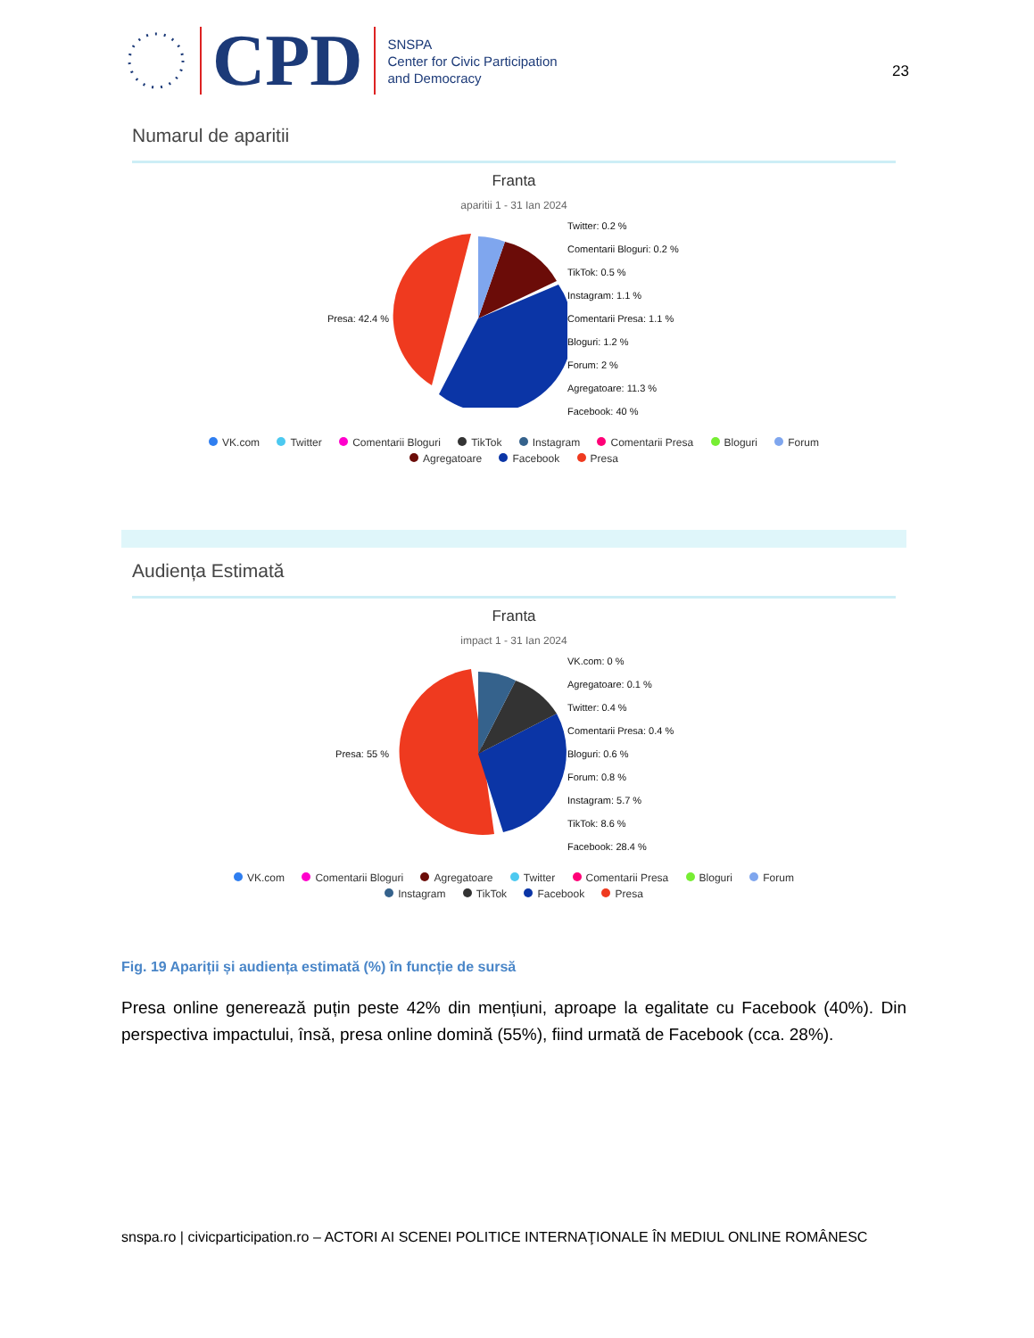CPD
SNSPA
Center for Civic Participation
and Democracy
23
Numarul de aparitii
Franta
aparitii 1 - 31 Ian 2024
Presa: 42.4 %
Twitter: 0.2 %
Comentarii Bloguri: 0.2 %
TikTok: 0.5 %
Instagram: 1.1 %
Comentarii Presa: 1.1 %
Bloguri: 1.2 %
Forum: 2 %
Agregatoare: 11.3 %
Facebook: 40 %
VK.com Twitter Comentarii Bloguri TikTok Instagram Comentarii Presa Bloguri Forum
Agregatoare Facebook Presa
Audiența Estimată
Franta
impact 1 - 31 Ian 2024
Presa: 55 %
VK.com: 0 %
Agregatoare: 0.1 %
Twitter: 0.4 %
Comentarii Presa: 0.4 %
Bloguri: 0.6 %
Forum: 0.8 %
Instagram: 5.7 %
TikTok: 8.6 %
Facebook: 28.4 %
VK.com Comentarii Bloguri Agregatoare Twitter Comentarii Presa Bloguri Forum
Instagram TikTok Facebook Presa
Fig. 19 Apariții și audiența estimată (%) în funcție de sursă
Presa online generează puțin peste 42% din mențiuni, aproape la egalitate cu Facebook (40%). Din perspectiva impactului, însă, presa online domină (55%), fiind urmată de Facebook (cca. 28%).
snspa.ro | civicparticipation.ro – ACTORI AI SCENEI POLITICE INTERNAŢIONALE ÎN MEDIUL ONLINE ROMÂNESC